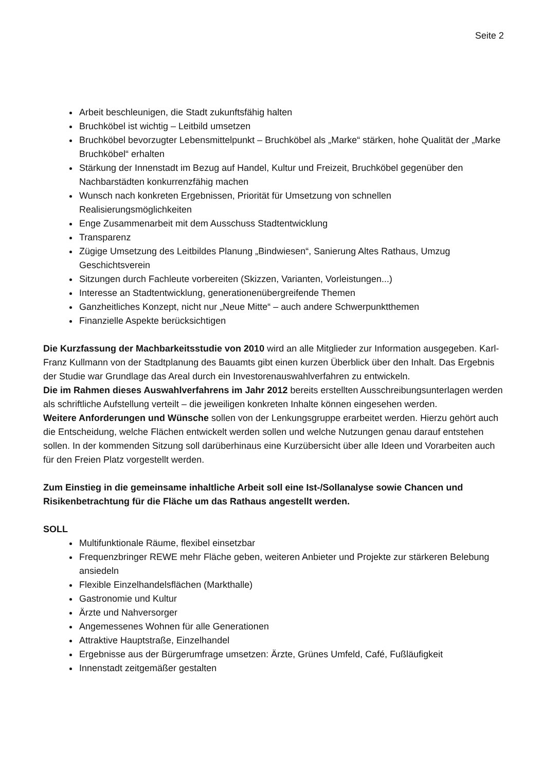Seite 2
Arbeit beschleunigen, die Stadt zukunftsfähig halten
Bruchköbel ist wichtig – Leitbild umsetzen
Bruchköbel bevorzugter Lebensmittelpunkt – Bruchköbel als „Marke“ stärken, hohe Qualität der „Marke Bruchköbel“ erhalten
Stärkung der Innenstadt im Bezug auf Handel, Kultur und Freizeit, Bruchköbel gegenüber den Nachbarstädten konkurrenzfähig machen
Wunsch nach konkreten Ergebnissen, Priorität für Umsetzung von schnellen Realisierungsmöglichkeiten
Enge Zusammenarbeit mit dem Ausschuss Stadtentwicklung
Transparenz
Zügige Umsetzung des Leitbildes Planung „Bindwiesen“, Sanierung Altes Rathaus, Umzug Geschichtsverein
Sitzungen durch Fachleute vorbereiten (Skizzen, Varianten, Vorleistungen...)
Interesse an Stadtentwicklung, generationenübergreifende Themen
Ganzheitliches Konzept, nicht nur „Neue Mitte“ – auch andere Schwerpunktthemen
Finanzielle Aspekte berücksichtigen
Die Kurzfassung der Machbarkeitsstudie von 2010 wird an alle Mitglieder zur Information ausgegeben. Karl-Franz Kullmann von der Stadtplanung des Bauamts gibt einen kurzen Überblick über den Inhalt. Das Ergebnis der Studie war Grundlage das Areal durch ein Investorenauswahlverfahren zu entwickeln.
Die im Rahmen dieses Auswahlverfahrens im Jahr 2012 bereits erstellten Ausschreibungsunterlagen werden als schriftliche Aufstellung verteilt – die jeweiligen konkreten Inhalte können eingesehen werden.
Weitere Anforderungen und Wünsche sollen von der Lenkungsgruppe erarbeitet werden. Hierzu gehört auch die Entscheidung, welche Flächen entwickelt werden sollen und welche Nutzungen genau darauf entstehen sollen. In der kommenden Sitzung soll darüberhinaus eine Kurzübersicht über alle Ideen und Vorarbeiten auch für den Freien Platz vorgestellt werden.
Zum Einstieg in die gemeinsame inhaltliche Arbeit soll eine Ist-/Sollanalyse sowie Chancen und Risikenbetrachtung für die Fläche um das Rathaus angestellt werden.
SOLL
Multifunktionale Räume, flexibel einsetzbar
Frequenzbringer REWE mehr Fläche geben, weiteren Anbieter und Projekte zur stärkeren Belebung ansiedeln
Flexible Einzelhandelsflächen (Markthalle)
Gastronomie und Kultur
Ärzte und Nahversorger
Angemessenes Wohnen für alle Generationen
Attraktive Hauptstraße, Einzelhandel
Ergebnisse aus der Bürgerumfrage umsetzen: Ärzte, Grünes Umfeld, Café, Fußläufigkeit
Innenstadt zeitgemäßer gestalten